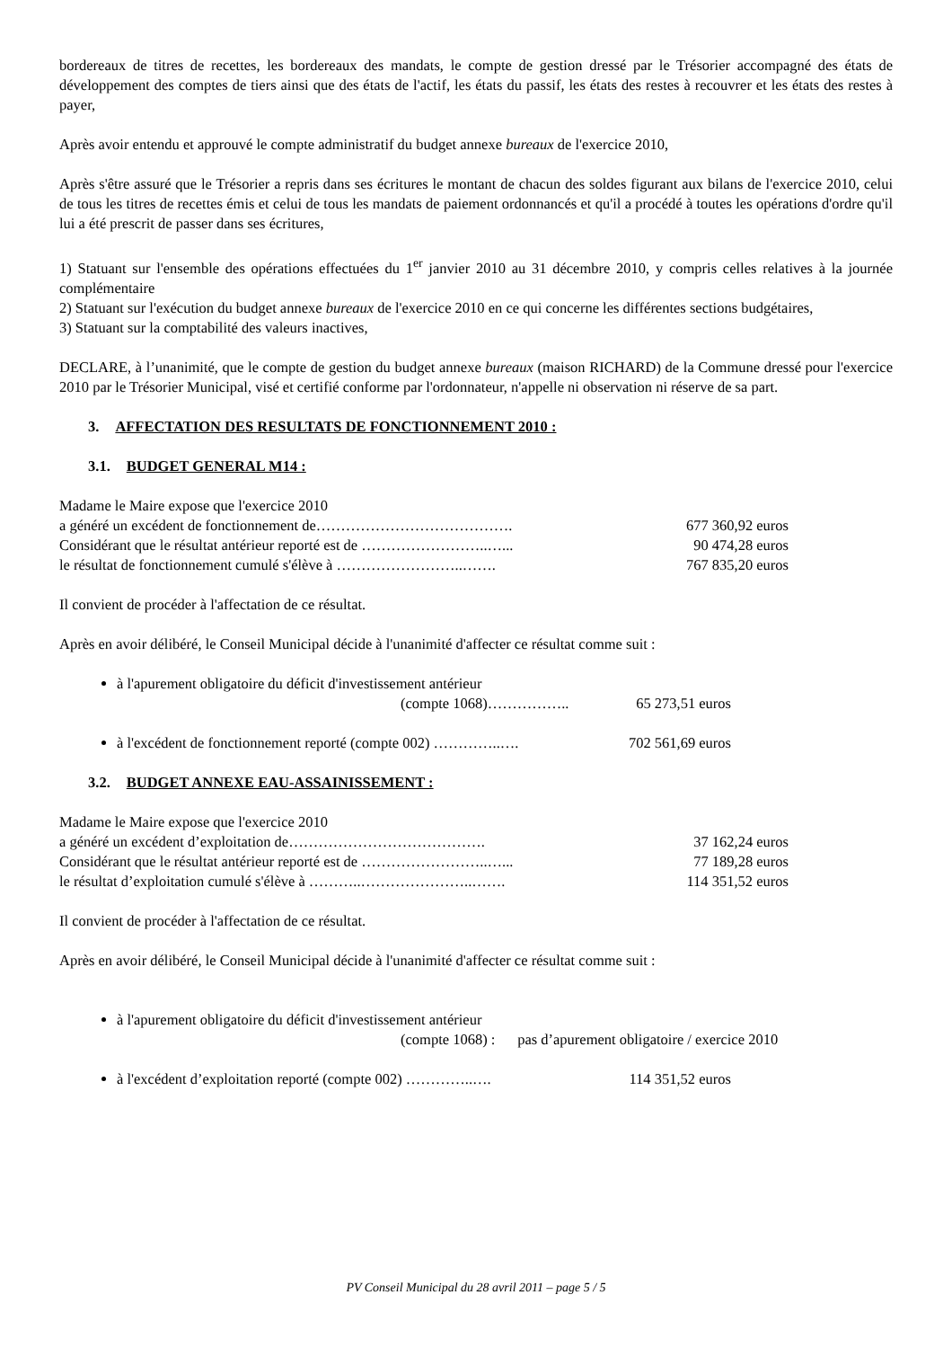bordereaux de titres de recettes, les bordereaux des mandats, le compte de gestion dressé par le Trésorier accompagné des états de développement des comptes de tiers ainsi que des états de l'actif, les états du passif, les états des restes à recouvrer et les états des restes à payer,
Après avoir entendu et approuvé le compte administratif du budget annexe bureaux de l'exercice 2010,
Après s'être assuré que le Trésorier a repris dans ses écritures le montant de chacun des soldes figurant aux bilans de l'exercice 2010, celui de tous les titres de recettes émis et celui de tous les mandats de paiement ordonnancés et qu'il a procédé à toutes les opérations d'ordre qu'il lui a été prescrit de passer dans ses écritures,
1) Statuant sur l'ensemble des opérations effectuées du 1<sup>er</sup> janvier 2010 au 31 décembre 2010, y compris celles relatives à la journée complémentaire
2) Statuant sur l'exécution du budget annexe bureaux de l'exercice 2010 en ce qui concerne les différentes sections budgétaires,
3) Statuant sur la comptabilité des valeurs inactives,
DECLARE, à l’unanimité, que le compte de gestion du budget annexe bureaux (maison RICHARD) de la Commune dressé pour l'exercice 2010 par le Trésorier Municipal, visé et certifié conforme par l'ordonnateur, n'appelle ni observation ni réserve de sa part.
3. AFFECTATION DES RESULTATS DE FONCTIONNEMENT 2010 :
3.1. BUDGET GENERAL M14 :
Madame le Maire expose que l'exercice 2010
a généré un excédent de fonctionnement de…………………………………. 677 360,92 euros
Considérant que le résultat antérieur reporté est de ……………………..…... 90 474,28 euros
le résultat de fonctionnement cumulé s'élève à ……………………..……. 767 835,20 euros
Il convient de procéder à l'affectation de ce résultat.
Après en avoir délibéré, le Conseil Municipal décide à l'unanimité d'affecter ce résultat comme suit :
à l'apurement obligatoire du déficit d'investissement antérieur
(compte 1068)…………….. 65 273,51 euros
à l'excédent de fonctionnement reporté (compte 002) …………..….
702 561,69 euros
3.2. BUDGET ANNEXE EAU-ASSAINISSEMENT :
Madame le Maire expose que l'exercice 2010
a généré un excédent d’exploitation de…………………………………. 37 162,24 euros
Considérant que le résultat antérieur reporté est de ……………………..…... 77 189,28 euros
le résultat d’exploitation cumulé s'élève à ………..…………………..……. 114 351,52 euros
Il convient de procéder à l'affectation de ce résultat.
Après en avoir délibéré, le Conseil Municipal décide à l'unanimité d'affecter ce résultat comme suit :
à l'apurement obligatoire du déficit d'investissement antérieur
(compte 1068) : pas d’apurement obligatoire / exercice 2010
à l'excédent d’exploitation reporté (compte 002) …………..….
114 351,52 euros
PV Conseil Municipal du 28 avril 2011 – page 5 / 5